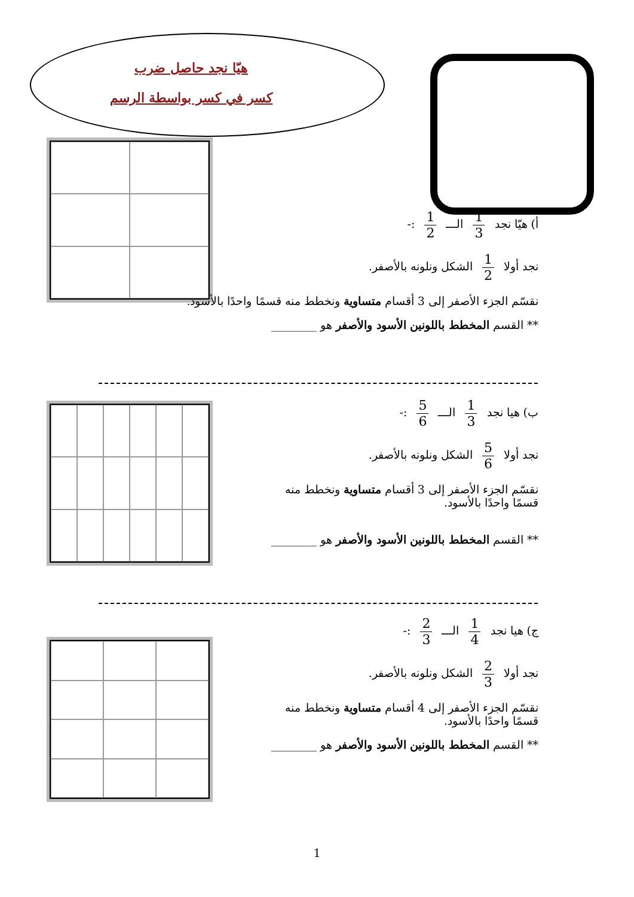هيّا نجد حاصل ضرب
كسر في كسر بواسطة الرسم
أ) هيّا نجد 1 3 الـــ 1 2 :-
نجد أولا 1 2 الشكل ونلونه بالأصفر.
نقسّم الجزء الأصفر إلى 3 أقسام متساوية ونخطط منه قسمًا واحدًا بالأسود.
** القسم المخطط باللونين الأسود والأصفر هو ________
ب) هيا نجد 1 3 الـــ 5 6 :-
نجد أولا 5 6 الشكل ونلونه بالأصفر.
نقسّم الجزء الأصفر إلى 3 أقسام متساوية ونخطط منه
قسمًا واحدًا بالأسود.
** القسم المخطط باللونين الأسود والأصفر هو ________
ج) هيا نجد 1 4 الـــ 2 3 :-
نجد أولا 2 3 الشكل ونلونه بالأصفر.
نقسّم الجزء الأصفر إلى 4 أقسام متساوية ونخطط منه
قسمًا واحدًا بالأسود.
** القسم المخطط باللونين الأسود والأصفر هو ________
1